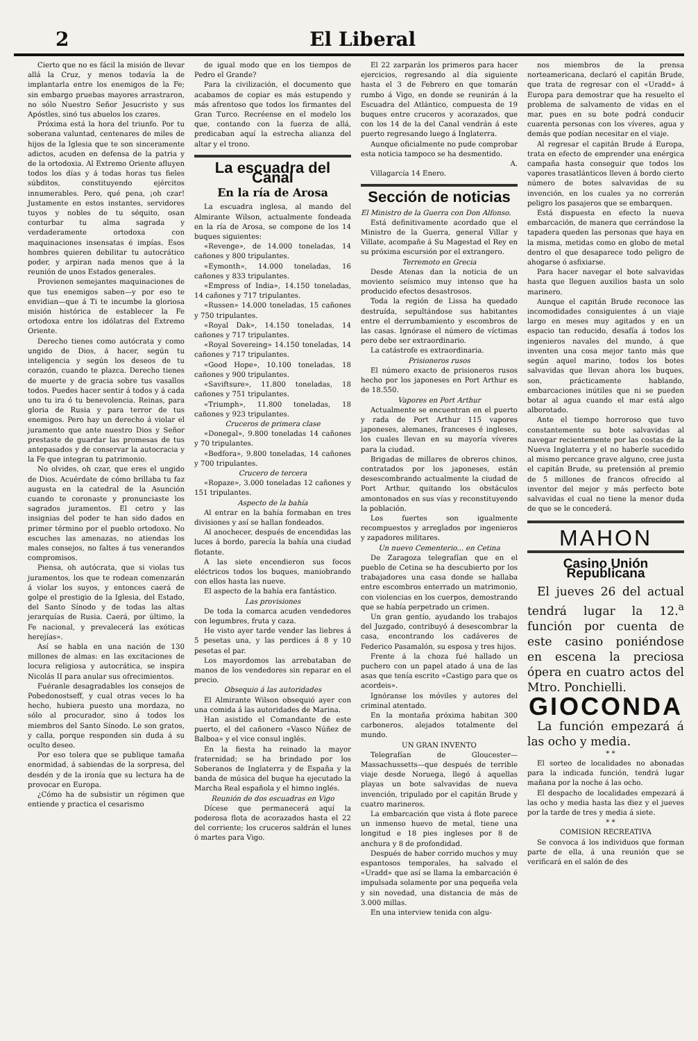2 El Liberal
Cierto que no es fácil la misión de llevar allá la Cruz, y menos todavía la de implantarla entre los enemigos de la Fe; sin embargo pruebas mayores arrastraron, no sólo Nuestro Señor Jesucristo y sus Apóstles, sinó tus abuelos los czares.
Próxima está la hora del triunfo. Por tu soberana valuntad, centenares de miles de hijos de la Iglesia que te son sinceramente adictos, acuden en defensa de la patria y de la ortodoxia. Al Extremo Oriente afluyen todos los días y á todas horas tus fieles súbditos, constituyendo ejércitos innumerables. Pero, qué pena, ¡oh czar! Justamente en estos instantes, servidores tuyos y nobles de tu séquito, osan conturbar tu alma sagrada y verdaderamente ortodoxa con maquinaciones insensatas é impías. Esos hombres quieren debilitar tu autocrático poder, y arpiran nada menos que á la reunión de unos Estados generales.
Provienen semejantes maquinaciones de que tus enemigos saben—y por eso te envidian—que á Ti te incumbe la gloriosa misión histórica de establecer la Fe ortodoxa entre los idólatras del Extremo Oriente.
Derecho tienes como autócrata y como ungido de Dios, á hacer, según tu inteligencia y según los deseos de tu corazón, cuando te plazca. Derecho tienes de muerte y de gracia sobre tus vasallos todos. Puedes hacer sentir á todos y á cada uno tu ira ó tu benevolencia. Reinas, para gloria de Rusia y para terror de tus enemigos. Pero hay un derecho á violar el juramento que ante nuestro Dios y Señor prestaste de guardar las promesas de tus antepasados y de conservar la autocracia y la Fe que integran tu patrimonio.
No olvides, oh czar, que eres el ungido de Dios. Acuérdate de cómo brillaba tu faz augusta en la catedral de la Asunción cuando te coronaste y pronunciaste los sagrados juramentos. El cetro y las insignias del poder te han sido dados en primer término por el pueblo ortodoxo. No escuches las amenazas, no atiendas los males consejos, no faltes á tus venerandos compromisos.
Piensa, oh autócrata, que si violas tus juramentos, los que te rodean comenzarán á violar los suyos, y entonces caerá de golpe el prestigio de la Iglesia, del Estado, del Santo Sínodo y de todas las altas jerarquías de Rusia. Caerá, por último, la Fe nacional, y prevalecerá las exóticas herejías».
Así se habla en una nación de 130 millones de almas: en las excitaciones de locura religiosa y autocrática, se inspira Nicolás II para anular sus ofrecimientos.
Fuéranle desagradables los consejos de Pobedonostseff, y cual otras veces lo ha hecho, hubiera puesto una mordaza, no sólo al procurador, sino á todos los miembros del Santo Sínodo. Le son gratos, y calla, porque responden sin duda á su oculto deseo.
Por eso tolera que se publique tamaña enormidad, á sabiendas de la sorpresa, del desdén y de la ironía que su lectura ha de provocar en Europa.
¿Cómo ha de subsistir un régimen que entiende y practica el cesarismo
de igual modo que en los tiempos de Pedro el Grande?
Para la civilización, el documento que acabamos de copiar es más estupendo y más afrentoso que todos los firmantes del Gran Turco. Recréense en el modelo los que, contando con la fuerza de allá, predicaban aquí la estrecha alianza del altar y el trono.
La escuadra del Canal
En la ría de Arosa
La escuadra inglesa, al mando del Almirante Wilson, actualmente fondeada en la ría de Arosa, se compone de los 14 buques siguientes:
«Revenge», de 14.000 toneladas, 14 cañones y 800 tripulantes.
«Eymonth», 14.000 toneladas, 16 cañones y 833 tripulantes.
«Empress of India», 14.150 toneladas, 14 cañones y 717 tripulantes.
«Russen» 14.000 toneladas, 15 cañones y 750 tripulantes.
«Royal Dak», 14.150 toneladas, 14 cañones y 717 tripulantes.
«Royal Sovereing» 14.150 toneladas, 14 cañones y 717 tripulantes.
«Good Hope», 10.100 toneladas, 18 cañones y 900 tripulantes.
«Saviftsure», 11.800 toneladas, 18 cañones y 751 tripulantes.
«Triumph», 11.800 toneladas, 18 cañones y 923 tripulantes.
Cruceros de primera clase
«Donegal», 9.800 toneladas 14 cañones y 70 tripulantes.
«Bedfora», 9.800 toneladas, 14 cañones y 700 tripulantes.
Crucero de tercera
«Ropaze», 3.000 toneladas 12 cañones y 151 tripulantes.
Aspecto de la bahía
Al entrar en la bahía formaban en tres divisiones y así se hallan fondeados.
Al anochecer, después de encendidas las luces á bordo, parecía la bahía una ciudad flotante.
A las siete encendieron sus focos eléctricos todos los buques, maniobrando con ellos hasta las nueve.
El aspecto de la bahía era fantástico.
Las provisiones
De toda la comarca acuden vendedores con legumbres, fruta y caza.
He visto ayer tarde vender las liebres á 5 pesetas una, y las perdices á 8 y 10 pesetas el par.
Los mayordomos las arrebataban de manos de los vendedores sin reparar en el precio.
Obsequio á las autoridades
El Almirante Wilson obsequió ayer con una comida á las autoridades de Marina.
Han asistido el Comandante de este puerto, el del cañonero «Vasco Núñez de Balboa» y el vice consul inglés.
En la fiesta ha reinado la mayor fraternidad; se ha brindado por los Soberanos de Inglaterra y de España y la banda de música del buque ha ejecutado la Marcha Real española y el himno inglés.
Reunión de dos escuadras en Vigo
Dícese que permanecerá aquí la poderosa flota de acorazados hasta el 22 del corriente; los cruceros saldrán el lunes ó martes para Vigo.
El 22 zarparán los primeros para hacer ejercicios, regresando al día siguiente hasta el 3 de Febrero en que tomarán rumbo á Vigo, en donde se reunirán á la Escuadra del Atlántico, compuesta de 19 buques entre cruceros y acorazados, que con los 14 de la del Canal vendrán á este puerto regresando luego á Inglaterra.
Aunque oficialmente no pude comprobar esta noticia tampoco se ha desmentido.
A.
Villagarcía 14 Enero.
Sección de noticias
El Ministro de la Guerra con Don Alfonso.
Está definitivamente acordado que el Ministro de la Guerra, general Villar y Villate, acompañe á Su Magestad el Rey en su próxima escursión por el extrangero.
Terremoto en Grecia
Desde Atenas dan la noticia de un moviento seísmico muy intenso que ha producido efectos desastrosos.
Toda la región de Lissa ha quedado destruída, sepultándose sus habitantes entre el derrumbamiento y escombros de las casas. Ignórase el número de víctimas pero debe ser extraordinario.
La catástrofe es extraordinaria.
Prisioneros rusos
El número exacto de prisioneros rusos hecho por los japoneses en Port Arthur es de 18.550.
Vapores en Port Arthur
Actualmente se encuentran en el puerto y rada de Port Arthur 115 vapores japoneses, alemanes, franceses é ingleses, los cuales llevan en su mayoría víveres para la ciudad.
Brigadas de millares de obreros chinos, contratados por los japoneses, están desescombrando actualmente la ciudad de Port Arthur, quitando los obstáculos amontonados en sus vías y reconstituyendo la población.
Los fuertes son igualmente recompuestos y arreglados por ingenieros y zapadores militares.
Un nuevo Cementerio... en Cetina
De Zaragoza telegrafían que en el pueblo de Cetina se ha descubierto por los trabajadores una casa donde se hallaba entre escombros enterrado un matrimonio, con violencias en los cuerpos, demostrando que se había perpetrado un crimen.
Un gran gentío, ayudando los trabajos del Juzgado, contribuyó á desescombrar la casa, encontrando los cadáveres de Federico Pasamalón, su esposa y tres hijos.
Frente á la choza fué hallado un puchero con un papel atado á una de las asas que tenía escrito «Castigo para que os acordeis».
Ignóranse los móviles y autores del criminal atentado.
En la montaña próxima habitan 300 carboneros, alejados totalmente del mundo.
UN GRAN INVENTO
Telegrafían de Gloucester—Massachussetts—que después de terrible viaje desde Noruega, llegó á aquellas playas un bote salvavidas de nueva invención, tripulado por el capitán Brude y cuatro marineros.
La embarcación que vista á flote parece un inmenso huevo de metal, tiene una longitud e 18 pies ingleses por 8 de anchura y 8 de profondidad.
Después de haber corrido muchos y muy espantosos temporales, ha salvado el «Uradd» que así se llama la embarcación é impulsada solamente por una pequeña vela y sin novedad, una distancia de más de 3.000 millas.
En una interview tenida con algu-
nos miembros de la prensa norteamericana, declaró el capitán Brude, que trata de regresar con el «Uradd» á Europa para demostrar que ha resuelto el problema de salvamento de vidas en el mar, pues en su bote podrá conducir cuarenta personas con los víveres, agua y demás que podían necesitar en el viaje.
Al regresar el capitán Brude á Europa, trata en efecto de emprender una enérgica campaña hasta conseguir que todos los vapores trasatlánticos lleven á bordo cierto número de botes salvavidas de su invención, en los cuales ya no correrán peligro los pasajeros que se embarquen.
Está dispuesta en efecto la nueva embarcación, de manera que cerrándose la tapadera queden las personas que haya en la misma, metidas como en globo de metal dentro el que desaparece todo peligro de ahogarse ó asfixiarse.
Para hacer navegar el bote salvavidas hasta que lleguen auxilios basta un solo marinero.
Aunque el capitán Brude reconoce las incomodidades consiguientes á un viaje largo en meses muy agitados y en un espacio tan reducido, desafía á todos los ingenieros navales del mundo, á que inventen una cosa mejor tanto más que según aquel marino, todos los botes salvavidas que llevan ahora los buques, son, prácticamente hablando, embarcaciones inútiles que ni se pueden botar al agua cuando el mar está algo alborotado.
Ante el tiempo horroroso que tuvo constantemente su bote salvavidas al navegar recientemente por las costas de la Nueva Inglaterra y el no haberle sucedido al mismo percance grave alguno, cree justa el capitán Brude, su pretensión al premio de 5 millones de francos ofrecido al inventor del mejor y más perfecto bote salvavidas el cual no tiene la menor duda de que se le concederá.
MAHON
Casino Unión Republicana
El jueves 26 del actual tendrá lugar la 12.<sup>a</sup> función por cuenta de este casino poniéndose en escena la preciosa ópera en cuatro actos del Mtro. Ponchielli.
GIOCONDA
La función empezará á las ocho y media.
* *
El sorteo de localidades no abonadas para la indicada función, tendrá lugar mañana por la noche á las ocho.
El despacho de localidades empezará á las ocho y media hasta las diez y el jueves por la tarde de tres y media á siete.
* *
COMISION RECREATIVA
Se convoca á los individuos que forman parte de ella, á una reunión que se verificará en el salón de des